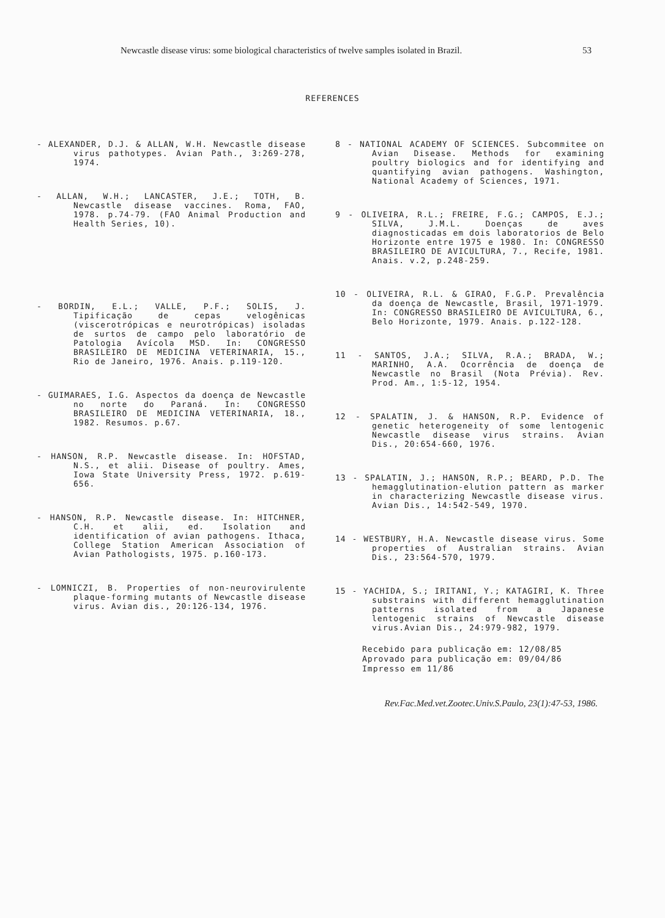Newcastle disease virus: some biological characteristics of twelve samples isolated in Brazil. 53
REFERENCES
- ALEXANDER, D.J. & ALLAN, W.H. Newcastle disease virus pathotypes. Avian Path., 3:269-278, 1974.
- ALLAN, W.H.; LANCASTER, J.E.; TOTH, B. Newcastle disease vaccines. Roma, FAO, 1978. p.74-79. (FAO Animal Production and Health Series, 10).
- BORDIN, E.L.; VALLE, P.F.; SOLIS, J. Tipificação de cepas velogênicas (viscerotrópicas e neurotrópicas) isoladas de surtos de campo pelo laboratório de Patologia Avícola MSD. In: CONGRESSO BRASILEIRO DE MEDICINA VETERINARIA, 15., Rio de Janeiro, 1976. Anais. p.119-120.
- GUIMARAES, I.G. Aspectos da doença de Newcastle no norte do Paraná. In: CONGRESSO BRASILEIRO DE MEDICINA VETERINARIA, 18., 1982. Resumos. p.67.
- HANSON, R.P. Newcastle disease. In: HOFSTAD, N.S., et alii. Disease of poultry. Ames, Iowa State University Press, 1972. p.619-656.
- HANSON, R.P. Newcastle disease. In: HITCHNER, C.H. et alii, ed. Isolation and identification of avian pathogens. Ithaca, College Station American Association of Avian Pathologists, 1975. p.160-173.
- LOMNICZI, B. Properties of non-neurovirulente plaque-forming mutants of Newcastle disease virus. Avian dis., 20:126-134, 1976.
8 - NATIONAL ACADEMY OF SCIENCES. Subcommitee on Avian Disease. Methods for examining poultry biologics and for identifying and quantifying avian pathogens. Washington, National Academy of Sciences, 1971.
9 - OLIVEIRA, R.L.; FREIRE, F.G.; CAMPOS, E.J.; SILVA, J.M.L. Doenças de aves diagnosticadas em dois laboratorios de Belo Horizonte entre 1975 e 1980. In: CONGRESSO BRASILEIRO DE AVICULTURA, 7., Recife, 1981. Anais. v.2, p.248-259.
10 - OLIVEIRA, R.L. & GIRAO, F.G.P. Prevalência da doença de Newcastle, Brasil, 1971-1979. In: CONGRESSO BRASILEIRO DE AVICULTURA, 6., Belo Horizonte, 1979. Anais. p.122-128.
11 - SANTOS, J.A.; SILVA, R.A.; BRADA, W.; MARINHO, A.A. Ocorrência de doença de Newcastle no Brasil (Nota Prévia). Rev. Prod. Am., 1:5-12, 1954.
12 - SPALATIN, J. & HANSON, R.P. Evidence of genetic heterogeneity of some lentogenic Newcastle disease virus strains. Avian Dis., 20:654-660, 1976.
13 - SPALATIN, J.; HANSON, R.P.; BEARD, P.D. The hemagglutination-elution pattern as marker in characterizing Newcastle disease virus. Avian Dis., 14:542-549, 1970.
14 - WESTBURY, H.A. Newcastle disease virus. Some properties of Australian strains. Avian Dis., 23:564-570, 1979.
15 - YACHIDA, S.; IRITANI, Y.; KATAGIRI, K. Three substrains with different hemagglutination patterns isolated from a Japanese lentogenic strains of Newcastle disease virus.Avian Dis., 24:979-982, 1979.
Recebido para publicação em: 12/08/85
Aprovado para publicação em: 09/04/86
Impresso em 11/86
Rev.Fac.Med.vet.Zootec.Univ.S.Paulo, 23(1):47-53, 1986.